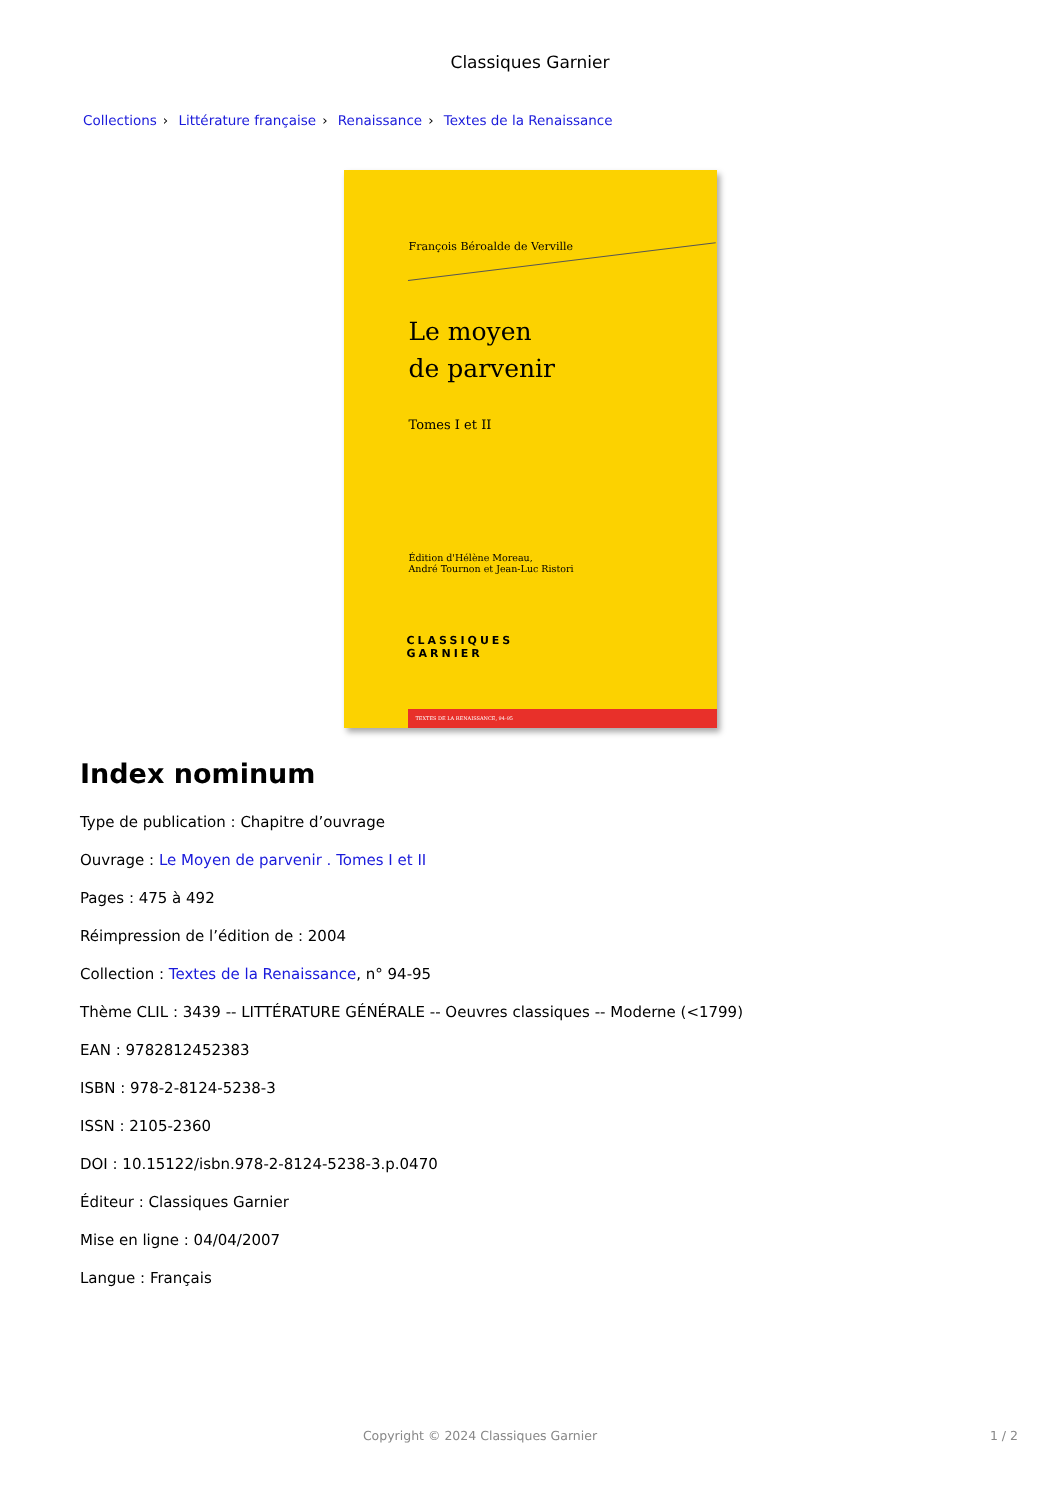Classiques Garnier
Collections › Littérature française › Renaissance › Textes de la Renaissance
François Béroalde de Verville
Le moyen
de parvenir
Tomes I et II
Édition d'Hélène Moreau,
André Tournon et Jean-Luc Ristori
CLASSIQUES
GARNIER
TEXTES DE LA RENAISSANCE, 94-95
Index nominum
Type de publication : Chapitre d’ouvrage
Ouvrage : Le Moyen de parvenir . Tomes I et II
Pages : 475 à 492
Réimpression de l’édition de : 2004
Collection : Textes de la Renaissance, n° 94-95
Thème CLIL : 3439 -- LITTÉRATURE GÉNÉRALE -- Oeuvres classiques -- Moderne (<1799)
EAN : 9782812452383
ISBN : 978-2-8124-5238-3
ISSN : 2105-2360
DOI : 10.15122/isbn.978-2-8124-5238-3.p.0470
Éditeur : Classiques Garnier
Mise en ligne : 04/04/2007
Langue : Français
Copyright © 2024 Classiques Garnier 1 / 2